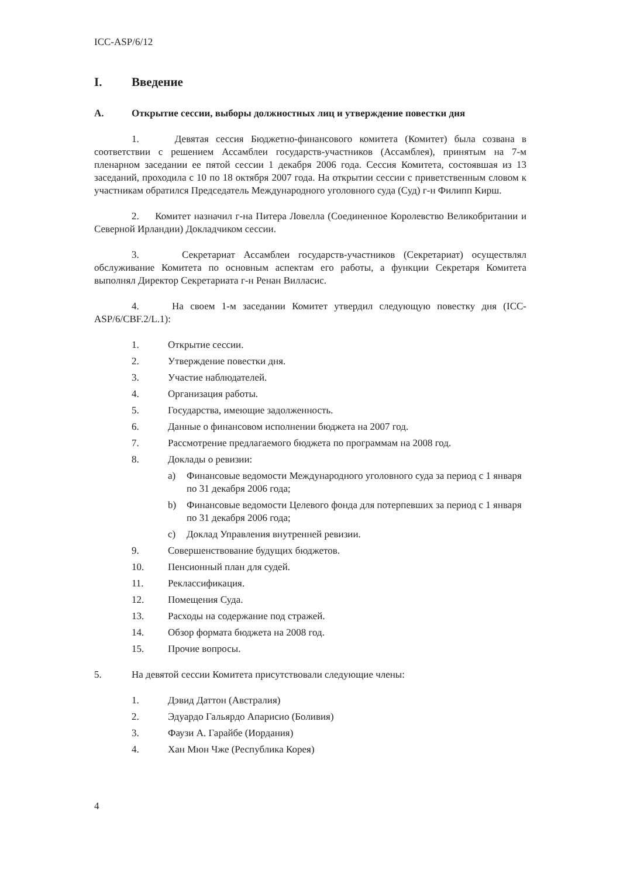ICC-ASP/6/12
I. Введение
A. Открытие сессии, выборы должностных лиц и утверждение повестки дня
1. Девятая сессия Бюджетно-финансового комитета (Комитет) была созвана в соответствии с решением Ассамблеи государств-участников (Ассамблея), принятым на 7-м пленарном заседании ее пятой сессии 1 декабря 2006 года. Сессия Комитета, состоявшая из 13 заседаний, проходила с 10 по 18 октября 2007 года. На открытии сессии с приветственным словом к участникам обратился Председатель Международного уголовного суда (Суд) г-н Филипп Кирш.
2. Комитет назначил г-на Питера Ловелла (Соединенное Королевство Великобритании и Северной Ирландии) Докладчиком сессии.
3. Секретариат Ассамблеи государств-участников (Секретариат) осуществлял обслуживание Комитета по основным аспектам его работы, а функции Секретаря Комитета выполнял Директор Секретариата г-н Ренан Вилласис.
4. На своем 1-м заседании Комитет утвердил следующую повестку дня (ICC-ASP/6/CBF.2/L.1):
1. Открытие сессии.
2. Утверждение повестки дня.
3. Участие наблюдателей.
4. Организация работы.
5. Государства, имеющие задолженность.
6. Данные о финансовом исполнении бюджета на 2007 год.
7. Рассмотрение предлагаемого бюджета по программам на 2008 год.
8. Доклады о ревизии:
a) Финансовые ведомости Международного уголовного суда за период с 1 января по 31 декабря 2006 года;
b) Финансовые ведомости Целевого фонда для потерпевших за период с 1 января по 31 декабря 2006 года;
c) Доклад Управления внутренней ревизии.
9. Совершенствование будущих бюджетов.
10. Пенсионный план для судей.
11. Реклассификация.
12. Помещения Суда.
13. Расходы на содержание под стражей.
14. Обзор формата бюджета на 2008 год.
15. Прочие вопросы.
5. На девятой сессии Комитета присутствовали следующие члены:
1. Дэвид Даттон (Австралия)
2. Эдуардо Гальярдо Апарисио (Боливия)
3. Фаузи А. Гарайбе (Иордания)
4. Хан Мюн Чже (Республика Корея)
4